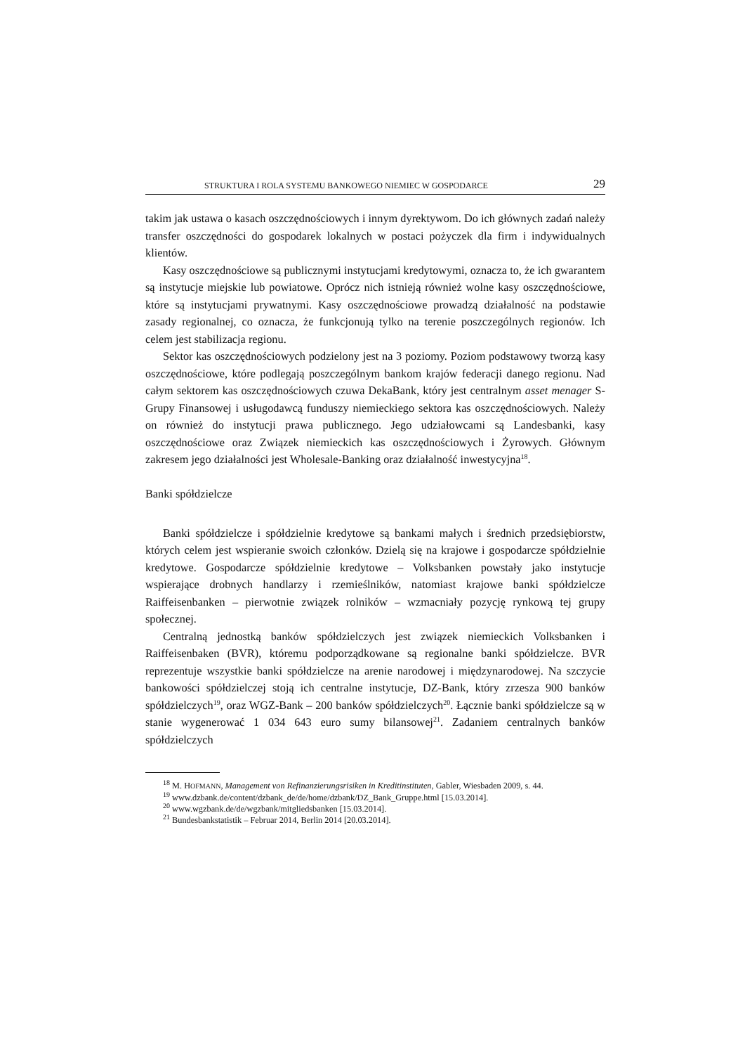STRUKTURA I ROLA SYSTEMU BANKOWEGO NIEMIEC W GOSPODARCE 29
takim jak ustawa o kasach oszczędnościowych i innym dyrektywom. Do ich głównych zadań należy transfer oszczędności do gospodarek lokalnych w postaci pożyczek dla firm i indywidualnych klientów.
Kasy oszczędnościowe są publicznymi instytucjami kredytowymi, oznacza to, że ich gwarantem są instytucje miejskie lub powiatowe. Oprócz nich istnieją również wolne kasy oszczędnościowe, które są instytucjami prywatnymi. Kasy oszczędnościowe prowadzą działalność na podstawie zasady regionalnej, co oznacza, że funkcjonują tylko na terenie poszczególnych regionów. Ich celem jest stabilizacja regionu.
Sektor kas oszczędnościowych podzielony jest na 3 poziomy. Poziom podstawowy tworzą kasy oszczędnościowe, które podlegają poszczególnym bankom krajów federacji danego regionu. Nad całym sektorem kas oszczędnościowych czuwa DekaBank, który jest centralnym asset menager S-Grupy Finansowej i usługodawcą funduszy niemieckiego sektora kas oszczędnościowych. Należy on również do instytucji prawa publicznego. Jego udziałowcami są Landesbanki, kasy oszczędnościowe oraz Związek niemieckich kas oszczędnościowych i Żyrowych. Głównym zakresem jego działalności jest Wholesale-Banking oraz działalność inwestycyjna<sup>18</sup>.
Banki spółdzielcze
Banki spółdzielcze i spółdzielnie kredytowe są bankami małych i średnich przedsiębiorstw, których celem jest wspieranie swoich członków. Dzielą się na krajowe i gospodarcze spółdzielnie kredytowe. Gospodarcze spółdzielnie kredytowe – Volksbanken powstały jako instytucje wspierające drobnych handlarzy i rzemieślników, natomiast krajowe banki spółdzielcze Raiffeisenbanken – pierwotnie związek rolników – wzmacniały pozycję rynkową tej grupy społecznej.
Centralną jednostką banków spółdzielczych jest związek niemieckich Volksbanken i Raiffeisenbaken (BVR), któremu podporządkowane są regionalne banki spółdzielcze. BVR reprezentuje wszystkie banki spółdzielcze na arenie narodowej i międzynarodowej. Na szczycie bankowości spółdzielczej stoją ich centralne instytucje, DZ-Bank, który zrzesza 900 banków spółdzielczych<sup>19</sup>, oraz WGZ-Bank – 200 banków spółdzielczych<sup>20</sup>. Łącznie banki spółdzielcze są w stanie wygenerować 1 034 643 euro sumy bilansowej<sup>21</sup>. Zadaniem centralnych banków spółdzielczych
<sup>18</sup> M. HOFMANN, Management von Refinanzierungsrisiken in Kreditinstituten, Gabler, Wiesbaden 2009, s. 44.
<sup>19</sup> www.dzbank.de/content/dzbank_de/de/home/dzbank/DZ_Bank_Gruppe.html [15.03.2014].
<sup>20</sup> www.wgzbank.de/de/wgzbank/mitgliedsbanken [15.03.2014].
<sup>21</sup> Bundesbankstatistik – Februar 2014, Berlin 2014 [20.03.2014].